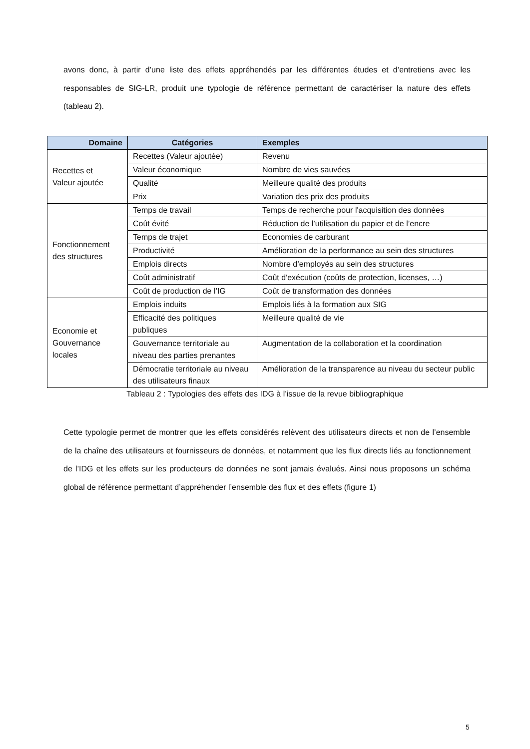avons donc, à partir d’une liste des effets appréhendés par les différentes études et d’entretiens avec les responsables de SIG-LR, produit une typologie de référence permettant de caractériser la nature des effets (tableau 2).
| Domaine | Catégories | Exemples |
| --- | --- | --- |
| Recettes et Valeur ajoutée | Recettes (Valeur ajoutée) | Revenu |
| | Valeur économique | Nombre de vies sauvées |
| | Qualité | Meilleure qualité des produits |
| | Prix | Variation des prix des produits |
| Fonctionnement des structures | Temps de travail | Temps de recherche pour l'acquisition des données |
| | Coût évité | Réduction de l’utilisation du papier et de l’encre |
| | Temps de trajet | Economies de carburant |
| | Productivité | Amélioration de la performance au sein des structures |
| | Emplois directs | Nombre d’employés au sein des structures |
| | Coût administratif | Coût d'exécution (coûts de protection, licenses, …) |
| | Coût de production de l’IG | Coût de transformation des données |
| Economie et Gouvernance locales | Emplois induits | Emplois liés à la formation aux SIG |
| | Efficacité des politiques publiques | Meilleure qualité de vie |
| | Gouvernance territoriale au niveau des parties prenantes | Augmentation de la collaboration et la coordination |
| | Démocratie territoriale au niveau des utilisateurs finaux | Amélioration de la transparence au niveau du secteur public |
Tableau 2 : Typologies des effets des IDG à l’issue de la revue bibliographique
Cette typologie permet de montrer que les effets considérés relèvent des utilisateurs directs et non de l’ensemble de la chaîne des utilisateurs et fournisseurs de données, et notamment que les flux directs liés au fonctionnement de l’IDG et les effets sur les producteurs de données ne sont jamais évalués. Ainsi nous proposons un schéma global de référence permettant d’appréhender l’ensemble des flux et des effets (figure 1)
5